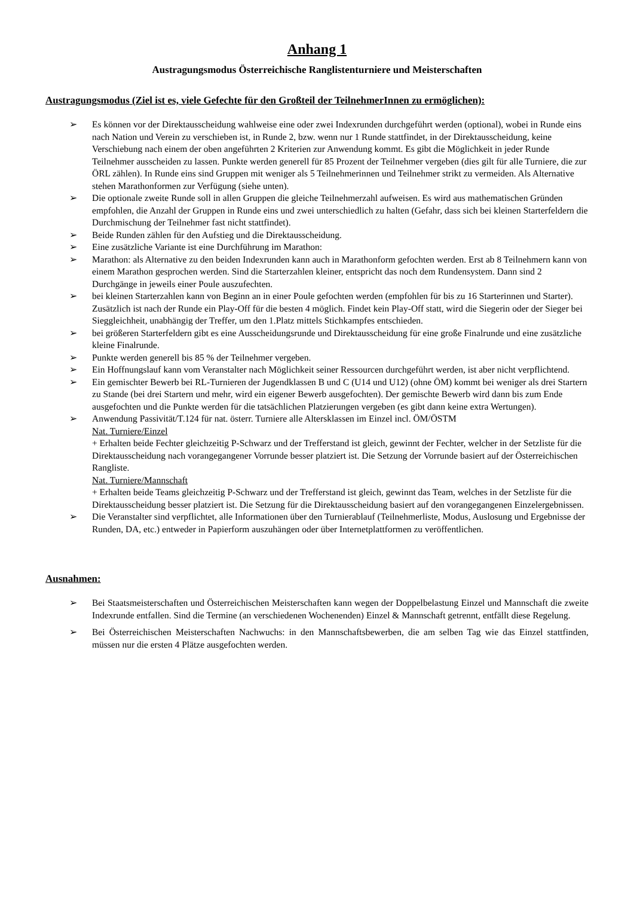Anhang 1
Austragungsmodus Österreichische Ranglistenturniere und Meisterschaften
Austragungsmodus (Ziel ist es, viele Gefechte für den Großteil der TeilnehmerInnen zu ermöglichen):
➢ Es können vor der Direktausscheidung wahlweise eine oder zwei Indexrunden durchgeführt werden (optional), wobei in Runde eins nach Nation und Verein zu verschieben ist, in Runde 2, bzw. wenn nur 1 Runde stattfindet, in der Direktausscheidung, keine Verschiebung nach einem der oben angeführten 2 Kriterien zur Anwendung kommt. Es gibt die Möglichkeit in jeder Runde Teilnehmer ausscheiden zu lassen. Punkte werden generell für 85 Prozent der Teilnehmer vergeben (dies gilt für alle Turniere, die zur ÖRL zählen). In Runde eins sind Gruppen mit weniger als 5 Teilnehmerinnen und Teilnehmer strikt zu vermeiden. Als Alternative stehen Marathonformen zur Verfügung (siehe unten).
➢ Die optionale zweite Runde soll in allen Gruppen die gleiche Teilnehmerzahl aufweisen. Es wird aus mathematischen Gründen empfohlen, die Anzahl der Gruppen in Runde eins und zwei unterschiedlich zu halten (Gefahr, dass sich bei kleinen Starterfeldern die Durchmischung der Teilnehmer fast nicht stattfindet).
➢ Beide Runden zählen für den Aufstieg und die Direktausscheidung.
➢ Eine zusätzliche Variante ist eine Durchführung im Marathon:
➢ Marathon: als Alternative zu den beiden Indexrunden kann auch in Marathonform gefochten werden. Erst ab 8 Teilnehmern kann von einem Marathon gesprochen werden. Sind die Starterzahlen kleiner, entspricht das noch dem Rundensystem. Dann sind 2 Durchgänge in jeweils einer Poule auszufechten.
➢ bei kleinen Starterzahlen kann von Beginn an in einer Poule gefochten werden (empfohlen für bis zu 16 Starterinnen und Starter). Zusätzlich ist nach der Runde ein Play-Off für die besten 4 möglich. Findet kein Play-Off statt, wird die Siegerin oder der Sieger bei Sieggleichheit, unabhängig der Treffer, um den 1.Platz mittels Stichkampfes entschieden.
➢ bei größeren Starterfeldern gibt es eine Ausscheidungsrunde und Direktausscheidung für eine große Finalrunde und eine zusätzliche kleine Finalrunde.
➢ Punkte werden generell bis 85 % der Teilnehmer vergeben.
➢ Ein Hoffnungslauf kann vom Veranstalter nach Möglichkeit seiner Ressourcen durchgeführt werden, ist aber nicht verpflichtend.
➢ Ein gemischter Bewerb bei RL-Turnieren der Jugendklassen B und C (U14 und U12) (ohne ÖM) kommt bei weniger als drei Startern zu Stande (bei drei Startern und mehr, wird ein eigener Bewerb ausgefochten). Der gemischte Bewerb wird dann bis zum Ende ausgefochten und die Punkte werden für die tatsächlichen Platzierungen vergeben (es gibt dann keine extra Wertungen).
➢ Anwendung Passivität/T.124 für nat. österr. Turniere alle Altersklassen im Einzel incl. ÖM/ÖSTM
Nat. Turniere/Einzel
+ Erhalten beide Fechter gleichzeitig P-Schwarz und der Trefferstand ist gleich, gewinnt der Fechter, welcher in der Setzliste für die Direktausscheidung nach vorangegangener Vorrunde besser platziert ist. Die Setzung der Vorrunde basiert auf der Österreichischen Rangliste.
Nat. Turniere/Mannschaft
+ Erhalten beide Teams gleichzeitig P-Schwarz und der Trefferstand ist gleich, gewinnt das Team, welches in der Setzliste für die Direktausscheidung besser platziert ist. Die Setzung für die Direktausscheidung basiert auf den vorangegangenen Einzelergebnissen.
➢ Die Veranstalter sind verpflichtet, alle Informationen über den Turnierablauf (Teilnehmerliste, Modus, Auslosung und Ergebnisse der Runden, DA, etc.) entweder in Papierform auszuhängen oder über Internetplattformen zu veröffentlichen.
Ausnahmen:
➢ Bei Staatsmeisterschaften und Österreichischen Meisterschaften kann wegen der Doppelbelastung Einzel und Mannschaft die zweite Indexrunde entfallen. Sind die Termine (an verschiedenen Wochenenden) Einzel & Mannschaft getrennt, entfällt diese Regelung.
➢ Bei Österreichischen Meisterschaften Nachwuchs: in den Mannschaftsbewerben, die am selben Tag wie das Einzel stattfinden, müssen nur die ersten 4 Plätze ausgefochten werden.